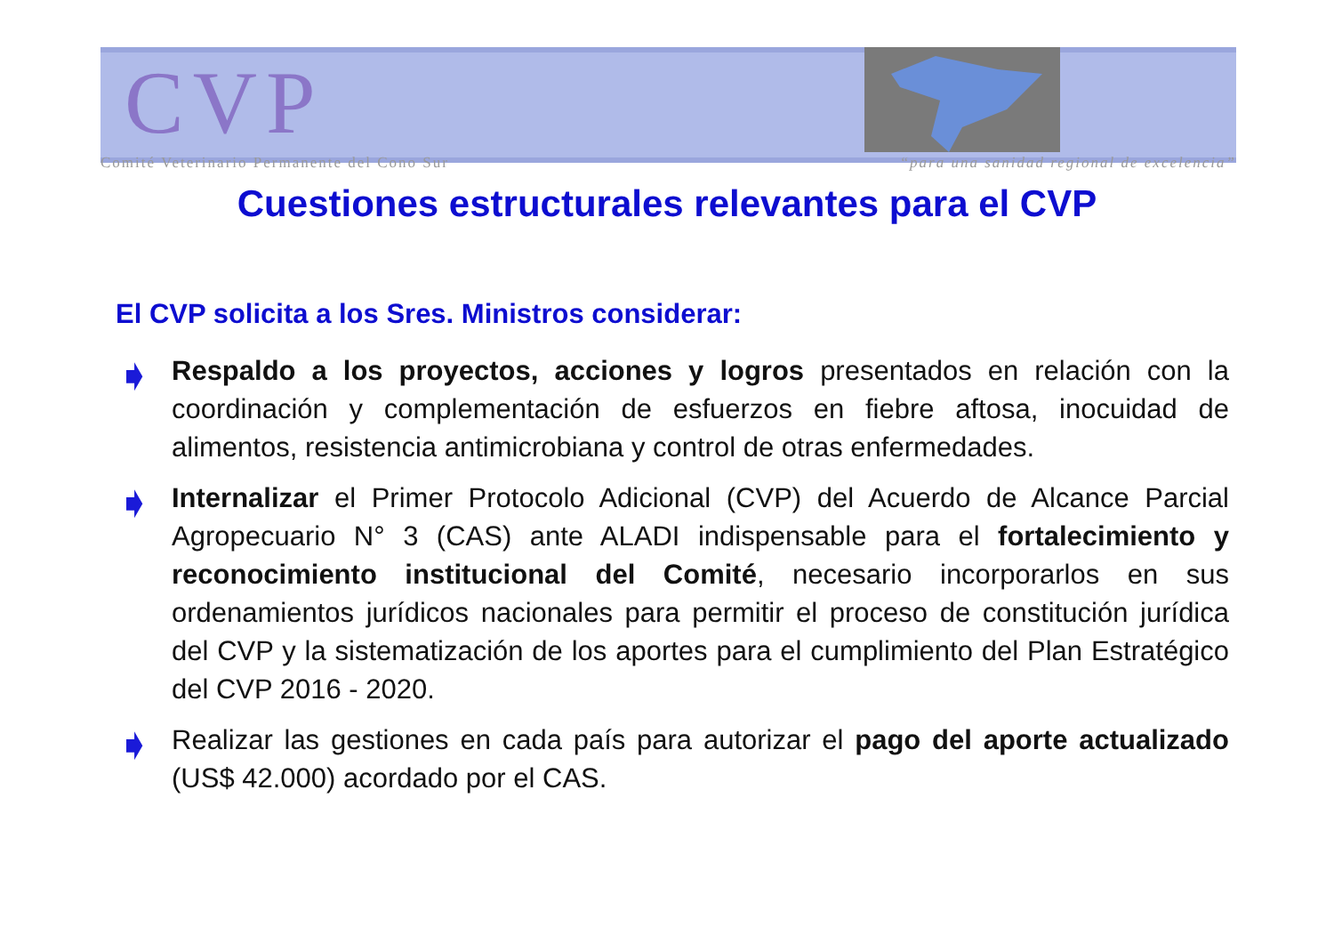CVP
Comité Veterinario Permanente del Cono Sur “para una sanidad regional de excelencia”
Cuestiones estructurales relevantes para el CVP
El CVP solicita a los Sres. Ministros considerar:
➧
Respaldo a los proyectos, acciones y logros presentados en relación con la coordinación y complementación de esfuerzos en fiebre aftosa, inocuidad de alimentos, resistencia antimicrobiana y control de otras enfermedades.
➧
Internalizar el Primer Protocolo Adicional (CVP) del Acuerdo de Alcance Parcial Agropecuario N° 3 (CAS) ante ALADI indispensable para el fortalecimiento y reconocimiento institucional del Comité, necesario incorporarlos en sus ordenamientos jurídicos nacionales para permitir el proceso de constitución jurídica del CVP y la sistematización de los aportes para el cumplimiento del Plan Estratégico del CVP 2016 - 2020.
➧
Realizar las gestiones en cada país para autorizar el pago del aporte actualizado (US$ 42.000) acordado por el CAS.